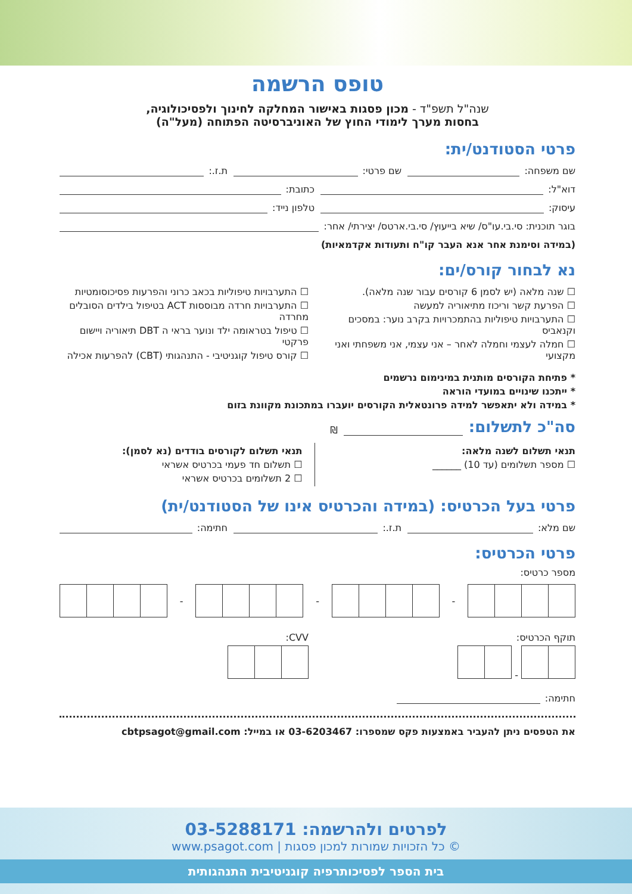טופס הרשמה
שנה"ל תשפ"ד - מכון פסגות באישור המחלקה לחינוך ולפסיכולוגיה,
בחסות מערך לימודי החוץ של האוניברסיטה הפתוחה (מעל"ה)
פרטי הסטודנט/ית:
שם משפחה: שם פרטי: ת.ז.:
דוא"ל: כתובת:
עיסוק: טלפון נייד:
בוגר תוכנית: סי.בי.עו"ס/ שיא בייעוץ/ סי.בי.ארטס/ יצירתי/ אחר:
(במידה וסימנת אחר אנא העבר קו"ח ותעודות אקדמאיות)
נא לבחור קורס/ים:
☐ שנה מלאה (יש לסמן 6 קורסים עבור שנה מלאה).
☐ הפרעת קשר וריכוז מתיאוריה למעשה
☐ התערבויות טיפוליות בהתמכרויות בקרב נוער: במסכים וקנאביס
☐ חמלה לעצמי וחמלה לאחר – אני עצמי, אני משפחתי ואני מקצועי
☐ התערבויות טיפוליות בכאב כרוני והפרעות פסיכוסומטיות
☐ התערבויות חרדה מבוססות ACT בטיפול בילדים הסובלים מחרדה
☐ טיפול בטראומה ילד ונוער בראי ה DBT תיאוריה ויישום פרקטי
☐ קורס טיפול קוגניטיבי - התנהגותי (CBT) להפרעות אכילה
* פתיחת הקורסים מותנית במינימום נרשמים
* ייתכנו שינויים במועדי הוראה
* במידה ולא יתאפשר למידה פרונטאלית הקורסים יועברו במתכונת מקוונת בזום
סה"כ לתשלום:
₪
תנאי תשלום לשנה מלאה:
☐ מספר תשלומים (עד 10) ______
תנאי תשלום לקורסים בודדים (נא לסמן):
☐ תשלום חד פעמי בכרטיס אשראי
☐ 2 תשלומים בכרטיס אשראי
פרטי בעל הכרטיס: (במידה והכרטיס אינו של הסטודנט/ית)
שם מלא: ת.ז.: חתימה:
פרטי הכרטיס:
מספר כרטיס:
- - -
תוקף הכרטיס:
-
CVV:
חתימה:
את הטפסים ניתן להעביר באמצעות פקס שמספרו: 03-6203467 או במייל: cbtpsagot@gmail.com
לפרטים ולהרשמה: 03-5288171
© כל הזכויות שמורות למכון פסגות | www.psagot.com
בית הספר לפסיכותרפיה קוגניטיבית התנהגותית